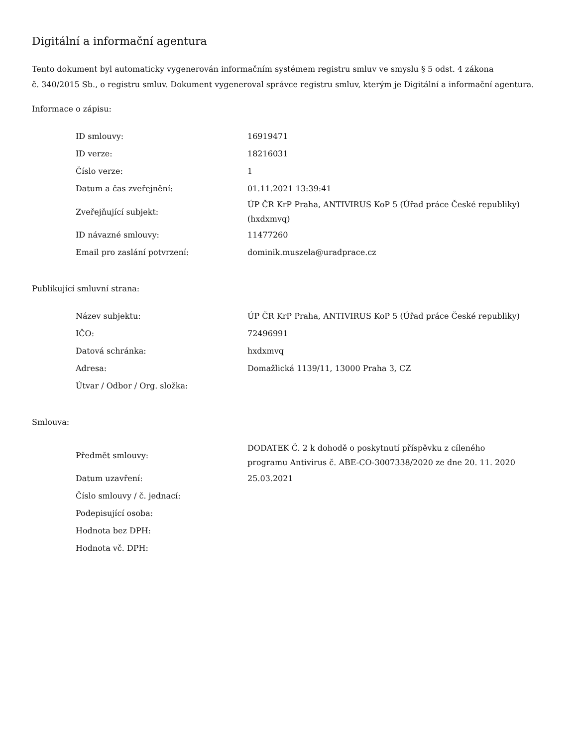Digitální a informační agentura
Tento dokument byl automaticky vygenerován informačním systémem registru smluv ve smyslu § 5 odst. 4 zákona
č. 340/2015 Sb., o registru smluv. Dokument vygeneroval správce registru smluv, kterým je Digitální a informační agentura.
Informace o zápisu:
| ID smlouvy: | 16919471 |
| ID verze: | 18216031 |
| Číslo verze: | 1 |
| Datum a čas zveřejnění: | 01.11.2021 13:39:41 |
| Zveřejňující subjekt: | ÚP ČR KrP Praha, ANTIVIRUS KoP 5 (Úřad práce České republiky) (hxdxmvq) |
| ID návazné smlouvy: | 11477260 |
| Email pro zaslání potvrzení: | dominik.muszela@uradprace.cz |
Publikující smluvní strana:
| Název subjektu: | ÚP ČR KrP Praha, ANTIVIRUS KoP 5 (Úřad práce České republiky) |
| IČO: | 72496991 |
| Datová schránka: | hxdxmvq |
| Adresa: | Domažlická 1139/11, 13000 Praha 3, CZ |
| Útvar / Odbor / Org. složka: | |
Smlouva:
| Předmět smlouvy: | DODATEK Č. 2 k dohodě o poskytnutí příspěvku z cíleného programu Antivirus č. ABE-CO-3007338/2020 ze dne 20. 11. 2020 |
| Datum uzavření: | 25.03.2021 |
| Číslo smlouvy / č. jednací: | |
| Podepisující osoba: | |
| Hodnota bez DPH: | |
| Hodnota vč. DPH: | |